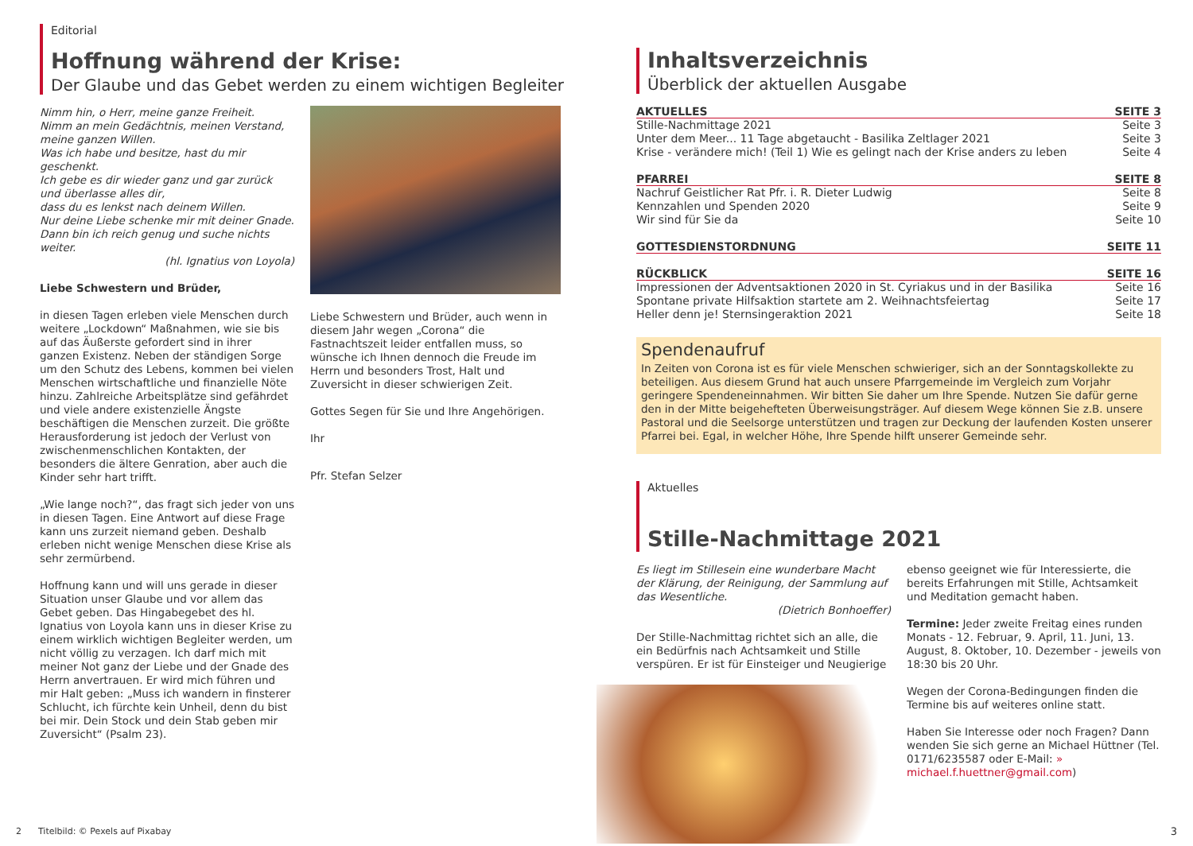Editorial
Hoffnung während der Krise:
Der Glaube und das Gebet werden zu einem wichtigen Begleiter
Nimm hin, o Herr, meine ganze Freiheit.
Nimm an mein Gedächtnis, meinen Verstand, meine ganzen Willen.
Was ich habe und besitze, hast du mir geschenkt.
Ich gebe es dir wieder ganz und gar zurück und überlasse alles dir,
dass du es lenkst nach deinem Willen.
Nur deine Liebe schenke mir mit deiner Gnade.
Dann bin ich reich genug und suche nichts weiter.
(hl. Ignatius von Loyola)
Liebe Schwestern und Brüder,
in diesen Tagen erleben viele Menschen durch weitere „Lockdown“ Maßnahmen, wie sie bis auf das Äußerste gefordert sind in ihrer ganzen Existenz. Neben der ständigen Sorge um den Schutz des Lebens, kommen bei vielen Menschen wirtschaftliche und finanzielle Nöte hinzu. Zahlreiche Arbeitsplätze sind gefährdet und viele andere existenzielle Ängste beschäftigen die Menschen zurzeit. Die größte Herausforderung ist jedoch der Verlust von zwischenmenschlichen Kontakten, der besonders die ältere Genration, aber auch die Kinder sehr hart trifft.
„Wie lange noch?“, das fragt sich jeder von uns in diesen Tagen. Eine Antwort auf diese Frage kann uns zurzeit niemand geben. Deshalb erleben nicht wenige Menschen diese Krise als sehr zermürbend.
Hoffnung kann und will uns gerade in dieser Situation unser Glaube und vor allem das Gebet geben. Das Hingabegebet des hl. Ignatius von Loyola kann uns in dieser Krise zu einem wirklich wichtigen Begleiter werden, um nicht völlig zu verzagen. Ich darf mich mit meiner Not ganz der Liebe und der Gnade des Herrn anvertrauen. Er wird mich führen und mir Halt geben: „Muss ich wandern in finsterer Schlucht, ich fürchte kein Unheil, denn du bist bei mir. Dein Stock und dein Stab geben mir Zuversicht“ (Psalm 23).
Liebe Schwestern und Brüder, auch wenn in diesem Jahr wegen „Corona“ die Fastnachtszeit leider entfallen muss, so wünsche ich Ihnen dennoch die Freude im Herrn und besonders Trost, Halt und Zuversicht in dieser schwierigen Zeit.
Gottes Segen für Sie und Ihre Angehörigen.
Ihr
Pfr. Stefan Selzer
2 Titelbild: © Pexels auf Pixabay
Inhaltsverzeichnis
Überblick der aktuellen Ausgabe
| AKTUELLES | SEITE 3 |
| --- | --- |
| Stille-Nachmittage 2021 | Seite 3 |
| Unter dem Meer... 11 Tage abgetaucht - Basilika Zeltlager 2021 | Seite 3 |
| Krise - verändere mich! (Teil 1) Wie es gelingt nach der Krise anders zu leben | Seite 4 |
| PFARREI | SEITE 8 |
| --- | --- |
| Nachruf Geistlicher Rat Pfr. i. R. Dieter Ludwig | Seite 8 |
| Kennzahlen und Spenden 2020 | Seite 9 |
| Wir sind für Sie da | Seite 10 |
| GOTTESDIENSTORDNUNG | SEITE 11 |
| --- | --- |
| RÜCKBLICK | SEITE 16 |
| --- | --- |
| Impressionen der Adventsaktionen 2020 in St. Cyriakus und in der Basilika | Seite 16 |
| Spontane private Hilfsaktion startete am 2. Weihnachtsfeiertag | Seite 17 |
| Heller denn je! Sternsingeraktion 2021 | Seite 18 |
Spendenaufruf
In Zeiten von Corona ist es für viele Menschen schwieriger, sich an der Sonntagskollekte zu beteiligen. Aus diesem Grund hat auch unsere Pfarrgemeinde im Vergleich zum Vorjahr geringere Spendeneinnahmen. Wir bitten Sie daher um Ihre Spende. Nutzen Sie dafür gerne den in der Mitte beigehefteten Überweisungsträger. Auf diesem Wege können Sie z.B. unsere Pastoral und die Seelsorge unterstützen und tragen zur Deckung der laufenden Kosten unserer Pfarrei bei. Egal, in welcher Höhe, Ihre Spende hilft unserer Gemeinde sehr.
Aktuelles
Stille-Nachmittage 2021
Es liegt im Stillesein eine wunderbare Macht der Klärung, der Reinigung, der Sammlung auf das Wesentliche.
(Dietrich Bonhoeffer)
Der Stille-Nachmittag richtet sich an alle, die ein Bedürfnis nach Achtsamkeit und Stille verspüren. Er ist für Einsteiger und Neugierige
ebenso geeignet wie für Interessierte, die bereits Erfahrungen mit Stille, Achtsamkeit und Meditation gemacht haben.
Termine: Jeder zweite Freitag eines runden Monats - 12. Februar, 9. April, 11. Juni, 13. August, 8. Oktober, 10. Dezember - jeweils von 18:30 bis 20 Uhr.
Wegen der Corona-Bedingungen finden die Termine bis auf weiteres online statt.
Haben Sie Interesse oder noch Fragen? Dann wenden Sie sich gerne an Michael Hüttner (Tel. 0171/6235587 oder E-Mail: » michael.f.huettner@gmail.com)
3